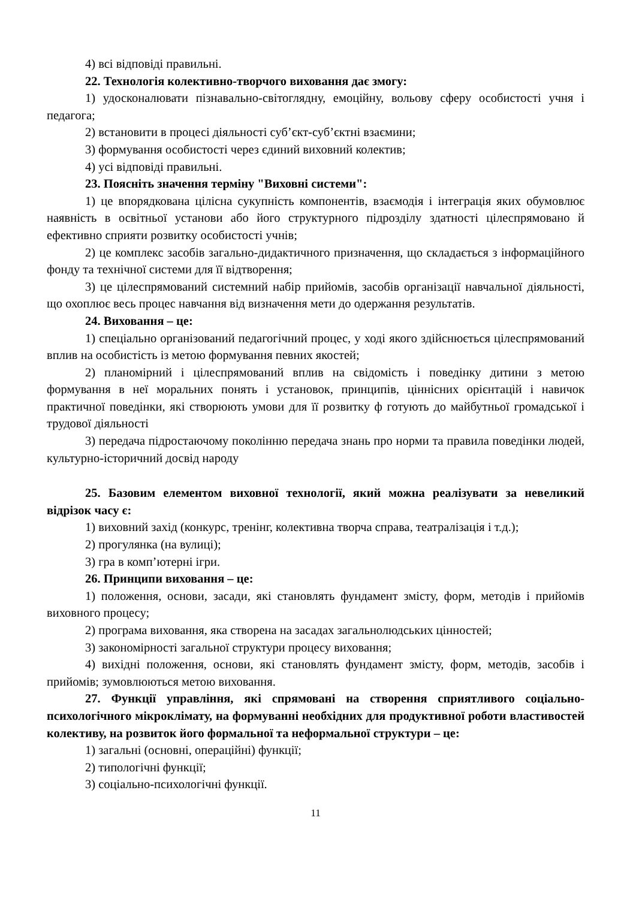4) всі відповіді правильні.
22. Технологія колективно-творчого виховання дає змогу:
1) удосконалювати пізнавально-світоглядну, емоційну, вольову сферу особистості учня і педагога;
2) встановити в процесі діяльності суб’єкт-суб’єктні взаємини;
3) формування особистості через єдиний виховний колектив;
4) усі відповіді правильні.
23. Поясніть значення терміну "Виховні системи":
1) це впорядкована цілісна сукупність компонентів, взаємодія і інтеграція яких обумовлює наявність в освітньої установи або його структурного підрозділу здатності цілеспрямовано й ефективно сприяти розвитку особистості учнів;
2) це комплекс засобів загально-дидактичного призначення, що складається з інформаційного фонду та технічної системи для її відтворення;
3) це цілеспрямований системний набір прийомів, засобів організації навчальної діяльності, що охоплює весь процес навчання від визначення мети до одержання результатів.
24. Виховання – це:
1) спеціально організований педагогічний процес, у ході якого здійснюється цілеспрямований вплив на особистість із метою формування певних якостей;
2) планомірний і цілеспрямований вплив на свідомість і поведінку дитини з метою формування в неї моральних понять і установок, принципів, ціннісних орієнтацій і навичок практичної поведінки, які створюють умови для її розвитку ф готують до майбутньої громадської і трудової діяльності
3) передача підростаючому поколінню передача знань про норми та правила поведінки людей, культурно-історичний досвід народу
25. Базовим елементом виховної технології, який можна реалізувати за невеликий відрізок часу є:
1) виховний захід (конкурс, тренінг, колективна творча справа, театралізація і т.д.);
2) прогулянка (на вулиці);
3) гра в комп’ютерні ігри.
26. Принципи виховання – це:
1) положення, основи, засади, які становлять фундамент змісту, форм, методів і прийомів виховного процесу;
2) програма виховання, яка створена на засадах загальнолюдських цінностей;
3) закономірності загальної структури процесу виховання;
4) вихідні положення, основи, які становлять фундамент змісту, форм, методів, засобів і прийомів; зумовлюються метою виховання.
27. Функції управління, які спрямовані на створення сприятливого соціально-психологічного мікроклімату, на формуванні необхідних для продуктивної роботи властивостей колективу, на розвиток його формальної та неформальної структури – це:
1) загальні (основні, операційні) функції;
2) типологічні функції;
3) соціально-психологічні функції.
11